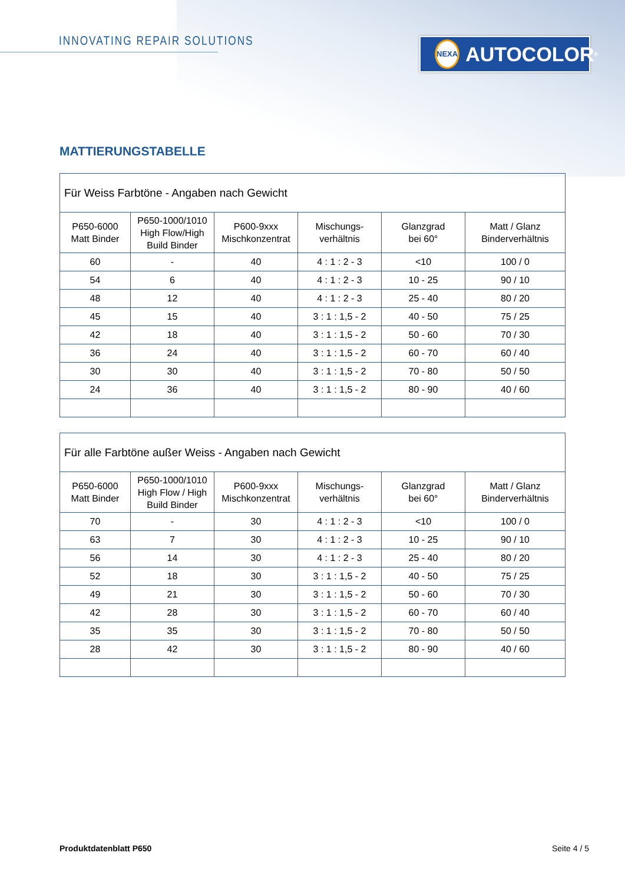INNOVATING REPAIR SOLUTIONS NEXA AUTOCOLOR<sup>®</sup>
MATTIERUNGSTABELLE
| Für Weiss Farbtöne - Angaben nach Gewicht | | | | | |
| --- | --- | --- | --- | --- | --- |
| P650-6000 Matt Binder | P650-1000/1010 High Flow/High Build Binder | P600-9xxx Mischkonzentrat | Mischungs- verhältnis | Glanzgrad bei 60° | Matt / Glanz Binderverhältnis |
| 60 | - | 40 | 4 : 1 : 2 - 3 | <10 | 100 / 0 |
| 54 | 6 | 40 | 4 : 1 : 2 - 3 | 10 - 25 | 90 / 10 |
| 48 | 12 | 40 | 4 : 1 : 2 - 3 | 25 - 40 | 80 / 20 |
| 45 | 15 | 40 | 3 : 1 : 1,5 - 2 | 40 - 50 | 75 / 25 |
| 42 | 18 | 40 | 3 : 1 : 1,5 - 2 | 50 - 60 | 70 / 30 |
| 36 | 24 | 40 | 3 : 1 : 1,5 - 2 | 60 - 70 | 60 / 40 |
| 30 | 30 | 40 | 3 : 1 : 1,5 - 2 | 70 - 80 | 50 / 50 |
| 24 | 36 | 40 | 3 : 1 : 1,5 - 2 | 80 - 90 | 40 / 60 |
| Für alle Farbtöne außer Weiss - Angaben nach Gewicht | | | | | |
| --- | --- | --- | --- | --- | --- |
| P650-6000 Matt Binder | P650-1000/1010 High Flow / High Build Binder | P600-9xxx Mischkonzentrat | Mischungs- verhältnis | Glanzgrad bei 60° | Matt / Glanz Binderverhältnis |
| 70 | - | 30 | 4 : 1 : 2 - 3 | <10 | 100 / 0 |
| 63 | 7 | 30 | 4 : 1 : 2 - 3 | 10 - 25 | 90 / 10 |
| 56 | 14 | 30 | 4 : 1 : 2 - 3 | 25 - 40 | 80 / 20 |
| 52 | 18 | 30 | 3 : 1 : 1,5 - 2 | 40 - 50 | 75 / 25 |
| 49 | 21 | 30 | 3 : 1 : 1,5 - 2 | 50 - 60 | 70 / 30 |
| 42 | 28 | 30 | 3 : 1 : 1,5 - 2 | 60 - 70 | 60 / 40 |
| 35 | 35 | 30 | 3 : 1 : 1,5 - 2 | 70 - 80 | 50 / 50 |
| 28 | 42 | 30 | 3 : 1 : 1,5 - 2 | 80 - 90 | 40 / 60 |
Produktdatenblatt P650 Seite 4 / 5